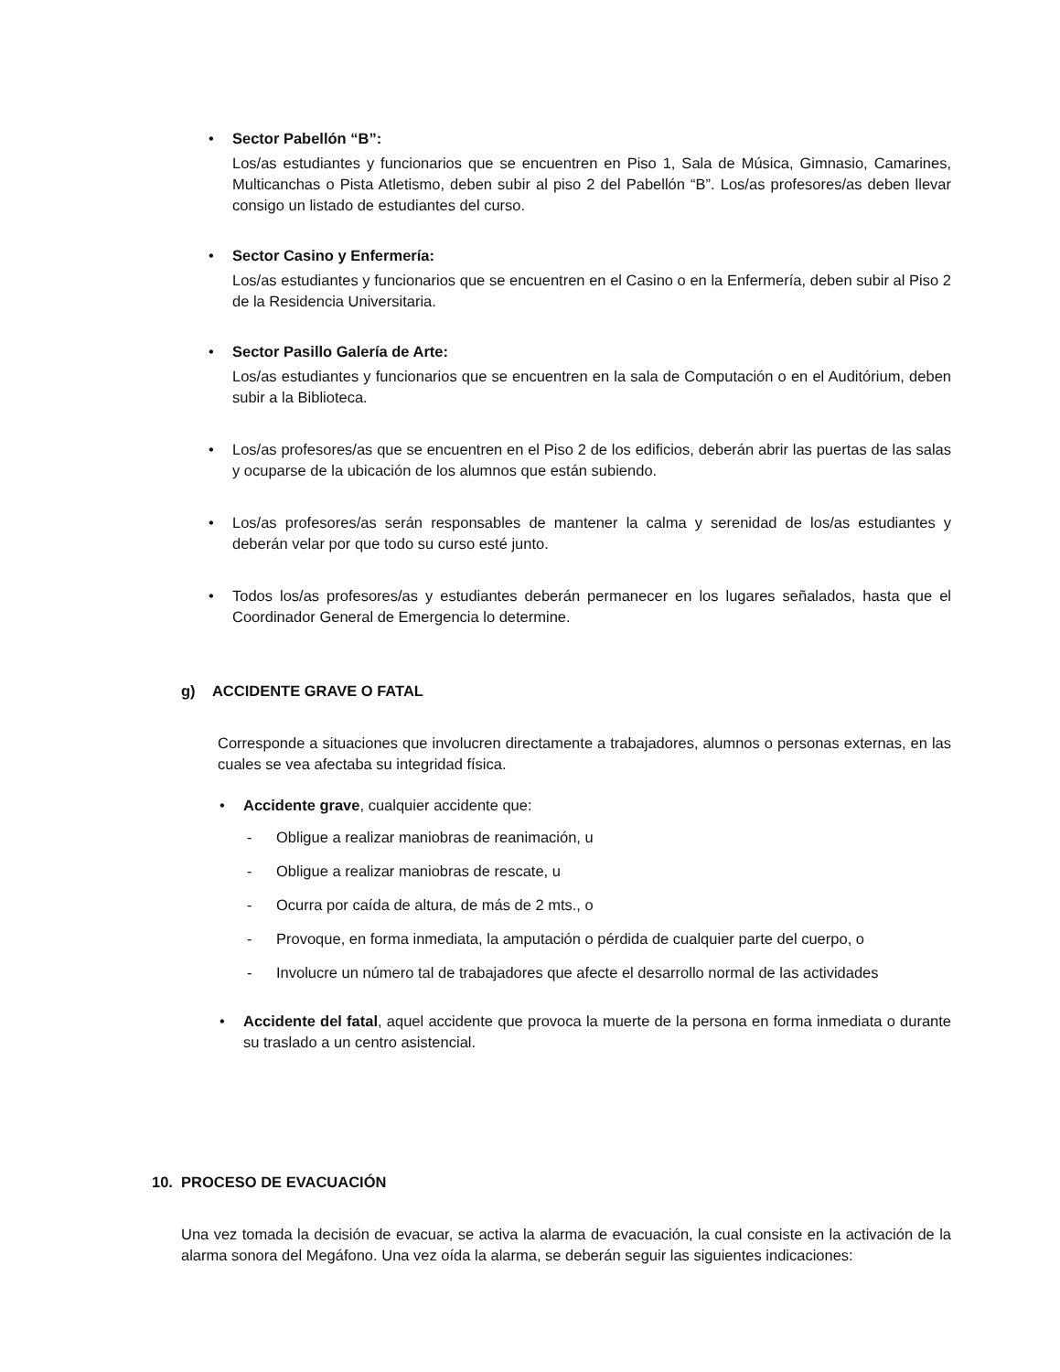•
Sector Pabellón “B”:
Los/as estudiantes y funcionarios que se encuentren en Piso 1, Sala de Música, Gimnasio, Camarines, Multicanchas o Pista Atletismo, deben subir al piso 2 del Pabellón “B”. Los/as profesores/as deben llevar consigo un listado de estudiantes del curso.
•
Sector Casino y Enfermería:
Los/as estudiantes y funcionarios que se encuentren en el Casino o en la Enfermería, deben subir al Piso 2 de la Residencia Universitaria.
•
Sector Pasillo Galería de Arte:
Los/as estudiantes y funcionarios que se encuentren en la sala de Computación o en el Auditórium, deben subir a la Biblioteca.
•
Los/as profesores/as que se encuentren en el Piso 2 de los edificios, deberán abrir las puertas de las salas y ocuparse de la ubicación de los alumnos que están subiendo.
•
Los/as profesores/as serán responsables de mantener la calma y serenidad de los/as estudiantes y deberán velar por que todo su curso esté junto.
•
Todos los/as profesores/as y estudiantes deberán permanecer en los lugares señalados, hasta que el Coordinador General de Emergencia lo determine.
g) ACCIDENTE GRAVE O FATAL
Corresponde a situaciones que involucren directamente a trabajadores, alumnos o personas externas, en las cuales se vea afectaba su integridad física.
•
Accidente grave, cualquier accidente que:
-
Obligue a realizar maniobras de reanimación, u
-
Obligue a realizar maniobras de rescate, u
-
Ocurra por caída de altura, de más de 2 mts., o
-
Provoque, en forma inmediata, la amputación o pérdida de cualquier parte del cuerpo, o
-
Involucre un número tal de trabajadores que afecte el desarrollo normal de las actividades
•
Accidente del fatal, aquel accidente que provoca la muerte de la persona en forma inmediata o durante su traslado a un centro asistencial.
10. PROCESO DE EVACUACIÓN
Una vez tomada la decisión de evacuar, se activa la alarma de evacuación, la cual consiste en la activación de la alarma sonora del Megáfono. Una vez oída la alarma, se deberán seguir las siguientes indicaciones: